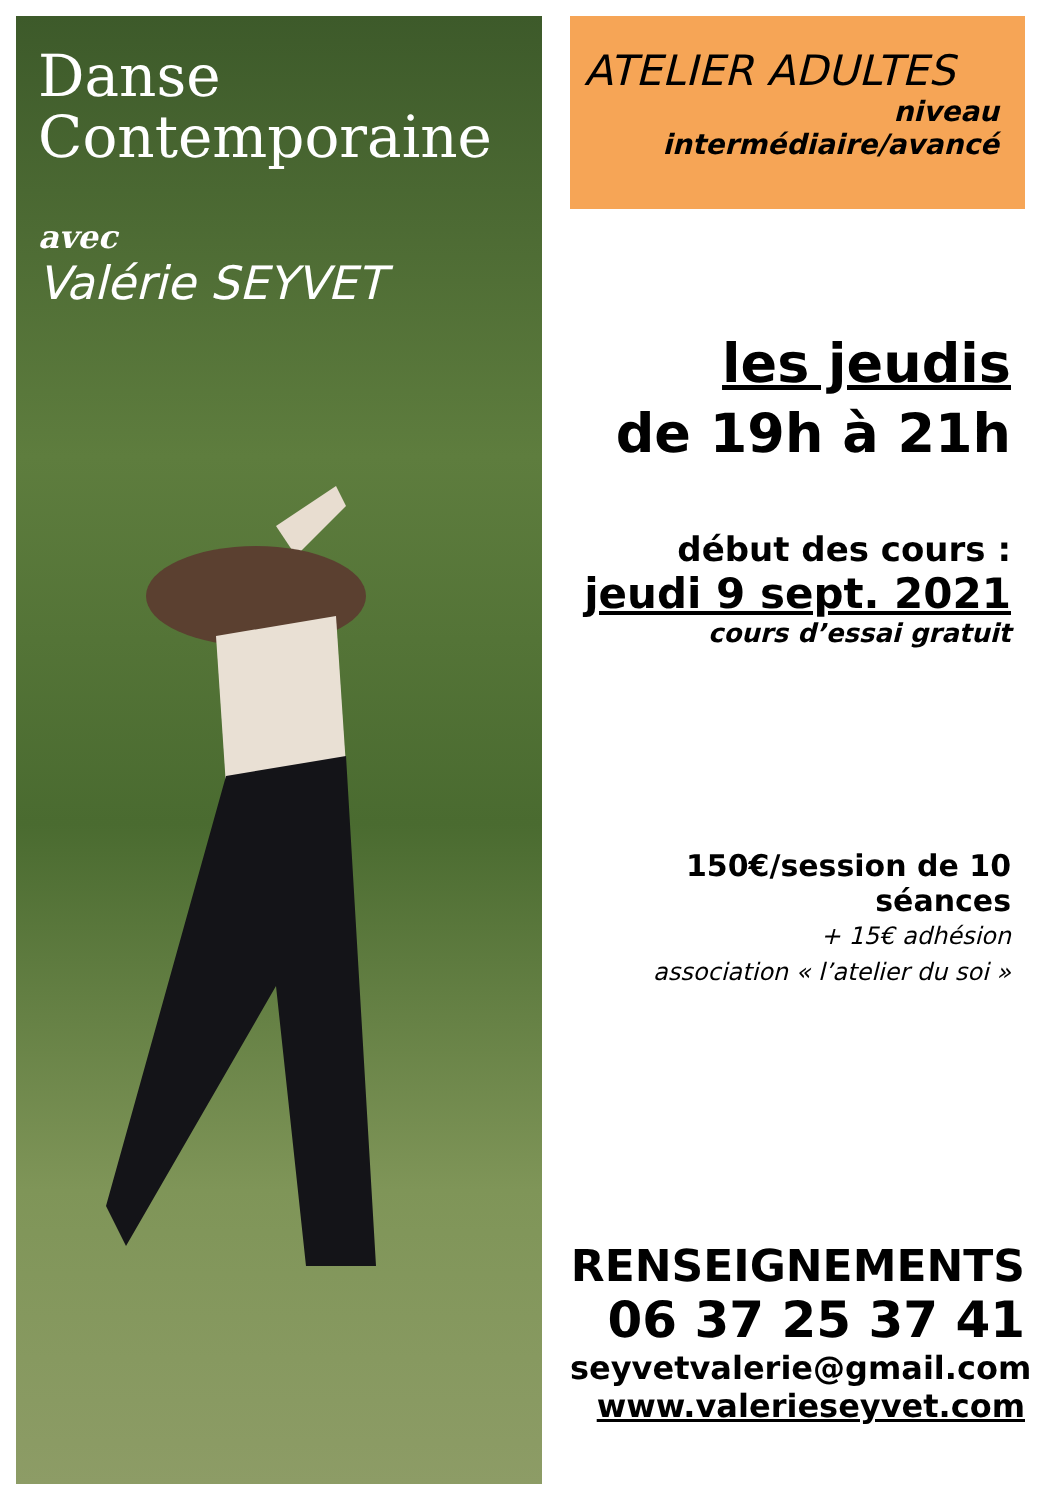Danse
Contemporaine
avec
Valérie SEYVET
ATELIER ADULTES
niveau
intermédiaire/avancé
les jeudis
de 19h à 21h
début des cours :
jeudi 9 sept. 2021
cours d’essai gratuit
150€/session de 10 séances
+ 15€ adhésion
association « l’atelier du soi »
RENSEIGNEMENTS
06 37 25 37 41
seyvetvalerie@gmail.com
www.valerieseyvet.com